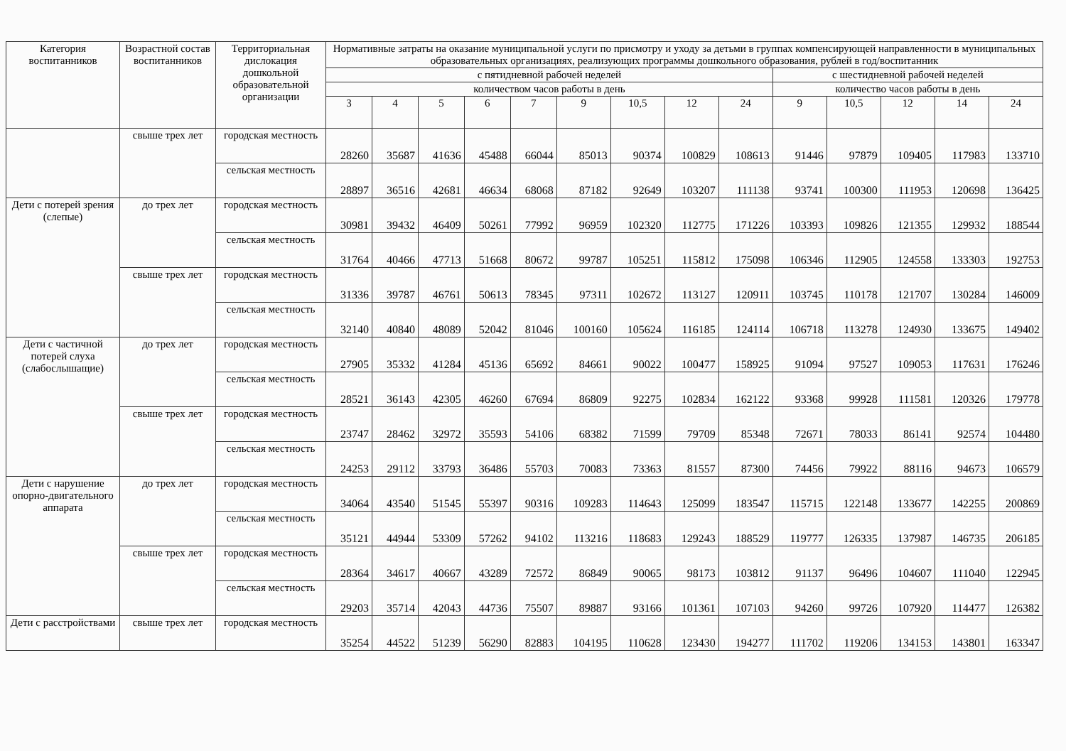| Категория воспитанников | Возрастной состав воспитанников | Территориальная дислокация дошкольной образовательной организации | Нормативные затраты на оказание муниципальной услуги по присмотру и уходу за детьми в группах компенсирующей направленности в муниципальных образовательных организациях, реализующих программы дошкольного образования, рублей в год/воспитанник | | | | | | | | | | | | | |
| --- | --- | --- | --- | --- | --- | --- | --- | --- | --- | --- | --- | --- | --- | --- | --- | --- |
| | | | с пятидневной рабочей неделей | | | | | | | | | с шестидневной рабочей неделей | | | | |
| | | | количеством часов работы в день | | | | | | | | | количество часов работы в день | | | | |
| | | | 3 | 4 | 5 | 6 | 7 | 9 | 10,5 | 12 | 24 | 9 | 10,5 | 12 | 14 | 24 |
| | свыше трех лет | городская местность | 28260 | 35687 | 41636 | 45488 | 66044 | 85013 | 90374 | 100829 | 108613 | 91446 | 97879 | 109405 | 117983 | 133710 |
| | | сельская местность | 28897 | 36516 | 42681 | 46634 | 68068 | 87182 | 92649 | 103207 | 111138 | 93741 | 100300 | 111953 | 120698 | 136425 |
| Дети с потерей зрения (слепые) | до трех лет | городская местность | 30981 | 39432 | 46409 | 50261 | 77992 | 96959 | 102320 | 112775 | 171226 | 103393 | 109826 | 121355 | 129932 | 188544 |
| | | сельская местность | 31764 | 40466 | 47713 | 51668 | 80672 | 99787 | 105251 | 115812 | 175098 | 106346 | 112905 | 124558 | 133303 | 192753 |
| | свыше трех лет | городская местность | 31336 | 39787 | 46761 | 50613 | 78345 | 97311 | 102672 | 113127 | 120911 | 103745 | 110178 | 121707 | 130284 | 146009 |
| | | сельская местность | 32140 | 40840 | 48089 | 52042 | 81046 | 100160 | 105624 | 116185 | 124114 | 106718 | 113278 | 124930 | 133675 | 149402 |
| Дети с частичной потерей слуха (слабослышащие) | до трех лет | городская местность | 27905 | 35332 | 41284 | 45136 | 65692 | 84661 | 90022 | 100477 | 158925 | 91094 | 97527 | 109053 | 117631 | 176246 |
| | | сельская местность | 28521 | 36143 | 42305 | 46260 | 67694 | 86809 | 92275 | 102834 | 162122 | 93368 | 99928 | 111581 | 120326 | 179778 |
| | свыше трех лет | городская местность | 23747 | 28462 | 32972 | 35593 | 54106 | 68382 | 71599 | 79709 | 85348 | 72671 | 78033 | 86141 | 92574 | 104480 |
| | | сельская местность | 24253 | 29112 | 33793 | 36486 | 55703 | 70083 | 73363 | 81557 | 87300 | 74456 | 79922 | 88116 | 94673 | 106579 |
| Дети с нарушение опорно-двигательного аппарата | до трех лет | городская местность | 34064 | 43540 | 51545 | 55397 | 90316 | 109283 | 114643 | 125099 | 183547 | 115715 | 122148 | 133677 | 142255 | 200869 |
| | | сельская местность | 35121 | 44944 | 53309 | 57262 | 94102 | 113216 | 118683 | 129243 | 188529 | 119777 | 126335 | 137987 | 146735 | 206185 |
| | свыше трех лет | городская местность | 28364 | 34617 | 40667 | 43289 | 72572 | 86849 | 90065 | 98173 | 103812 | 91137 | 96496 | 104607 | 111040 | 122945 |
| | | сельская местность | 29203 | 35714 | 42043 | 44736 | 75507 | 89887 | 93166 | 101361 | 107103 | 94260 | 99726 | 107920 | 114477 | 126382 |
| Дети с расстройствами | свыше трех лет | городская местность | 35254 | 44522 | 51239 | 56290 | 82883 | 104195 | 110628 | 123430 | 194277 | 111702 | 119206 | 134153 | 143801 | 163347 |